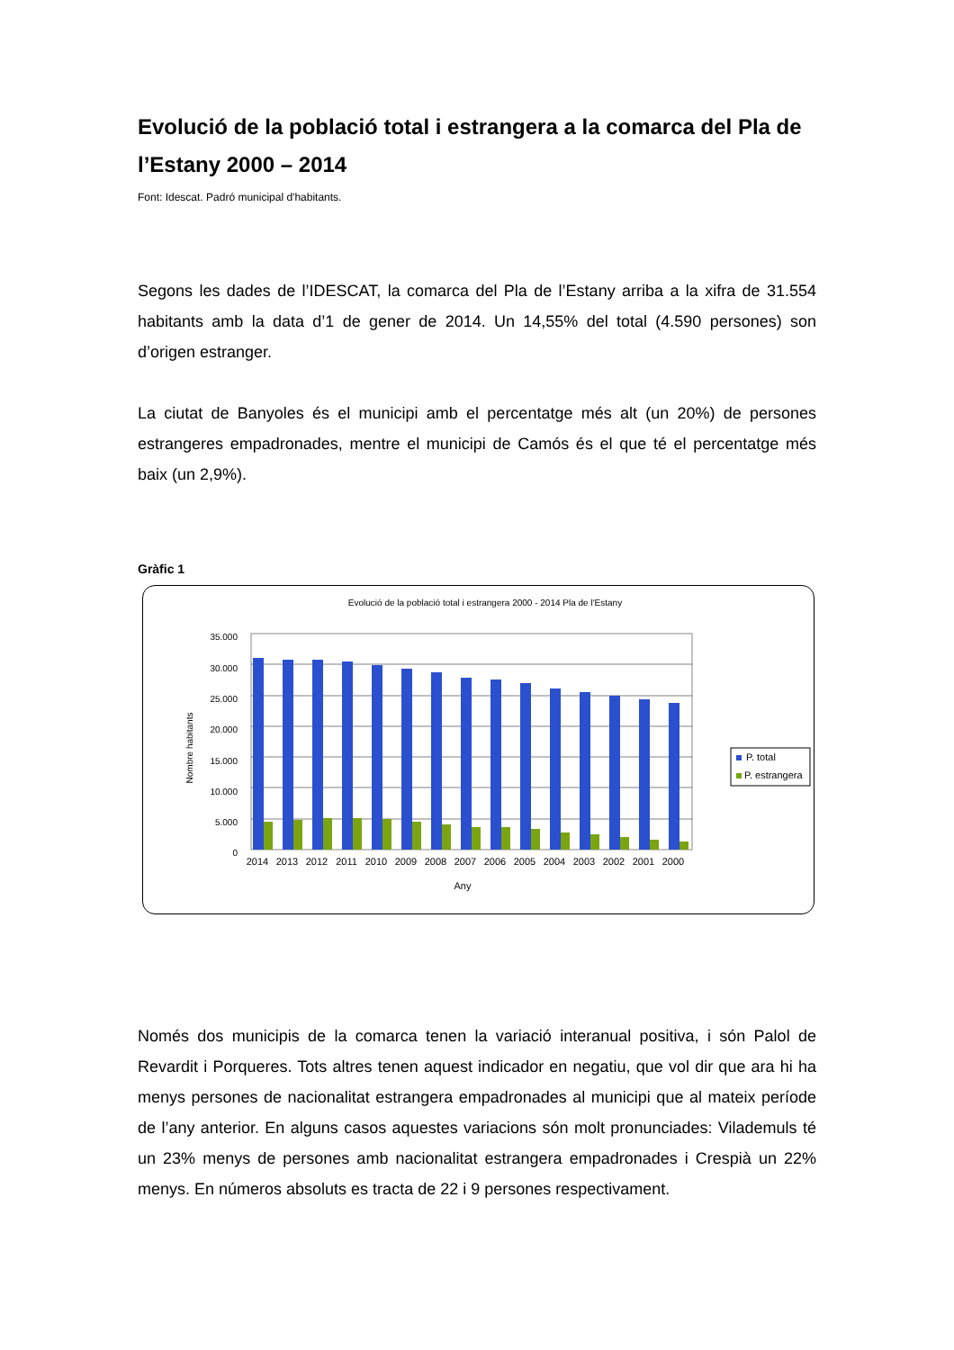Evolució de la població total i estrangera a la comarca del Pla de l’Estany 2000 – 2014
Font: Idescat. Padró municipal d'habitants.
Segons les dades de l’IDESCAT, la comarca del Pla de l’Estany arriba a la xifra de 31.554 habitants amb la data d’1 de gener de 2014. Un 14,55% del total (4.590 persones) son d’origen estranger.
La ciutat de Banyoles és el municipi amb el percentatge més alt (un 20%) de persones estrangeres empadronades, mentre el municipi de Camós és el que té el percentatge més baix (un 2,9%).
Gràfic 1
Evolució de la població total i estrangera 2000 - 2014 Pla de l'Estany
35.000
30.000
25.000
20.000
15.000
10.000
5.000
0
Nombre habitants
2014
2013
2012
2011
2010
2009
2008
2007
2006
2005
2004
2003
2002
2001
2000
Any
P. total
P. estrangera
Només dos municipis de la comarca tenen la variació interanual positiva, i són Palol de Revardit i Porqueres. Tots altres tenen aquest indicador en negatiu, que vol dir que ara hi ha menys persones de nacionalitat estrangera empadronades al municipi que al mateix període de l’any anterior. En alguns casos aquestes variacions són molt pronunciades: Vilademuls té un 23% menys de persones amb nacionalitat estrangera empadronades i Crespià un 22% menys. En números absoluts es tracta de 22 i 9 persones respectivament.